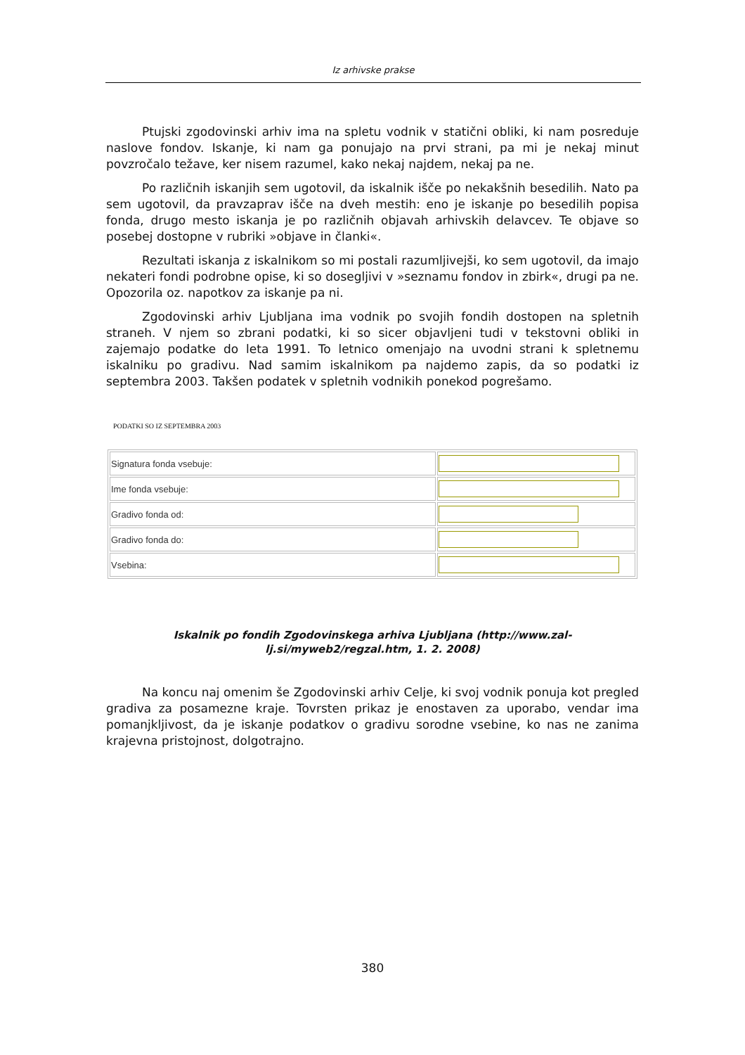Iz arhivske prakse
Ptujski zgodovinski arhiv ima na spletu vodnik v statični obliki, ki nam posreduje naslove fondov. Iskanje, ki nam ga ponujajo na prvi strani, pa mi je nekaj minut povzročalo težave, ker nisem razumel, kako nekaj najdem, nekaj pa ne.
Po različnih iskanjih sem ugotovil, da iskalnik išče po nekakšnih besedilih. Nato pa sem ugotovil, da pravzaprav išče na dveh mestih: eno je iskanje po besedilih popisa fonda, drugo mesto iskanja je po različnih objavah arhivskih delavcev. Te objave so posebej dostopne v rubriki »objave in članki«.
Rezultati iskanja z iskalnikom so mi postali razumljivejši, ko sem ugotovil, da imajo nekateri fondi podrobne opise, ki so dosegljivi v »seznamu fondov in zbirk«, drugi pa ne. Opozorila oz. napotkov za iskanje pa ni.
Zgodovinski arhiv Ljubljana ima vodnik po svojih fondih dostopen na spletnih straneh. V njem so zbrani podatki, ki so sicer objavljeni tudi v tekstovni obliki in zajemajo podatke do leta 1991. To letnico omenjajo na uvodni strani k spletnemu iskalniku po gradivu. Nad samim iskalnikom pa najdemo zapis, da so podatki iz septembra 2003. Takšen podatek v spletnih vodnikih ponekod pogrešamo.
PODATKI SO IZ SEPTEMBRA 2003
| Signatura fonda vsebuje: | |
| Ime fonda vsebuje: | |
| Gradivo fonda od: | |
| Gradivo fonda do: | |
| Vsebina: | |
Iskalnik po fondih Zgodovinskega arhiva Ljubljana (http://www.zal-lj.si/myweb2/regzal.htm, 1. 2. 2008)
Na koncu naj omenim še Zgodovinski arhiv Celje, ki svoj vodnik ponuja kot pregled gradiva za posamezne kraje. Tovrsten prikaz je enostaven za uporabo, vendar ima pomanjkljivost, da je iskanje podatkov o gradivu sorodne vsebine, ko nas ne zanima krajevna pristojnost, dolgotrajno.
380